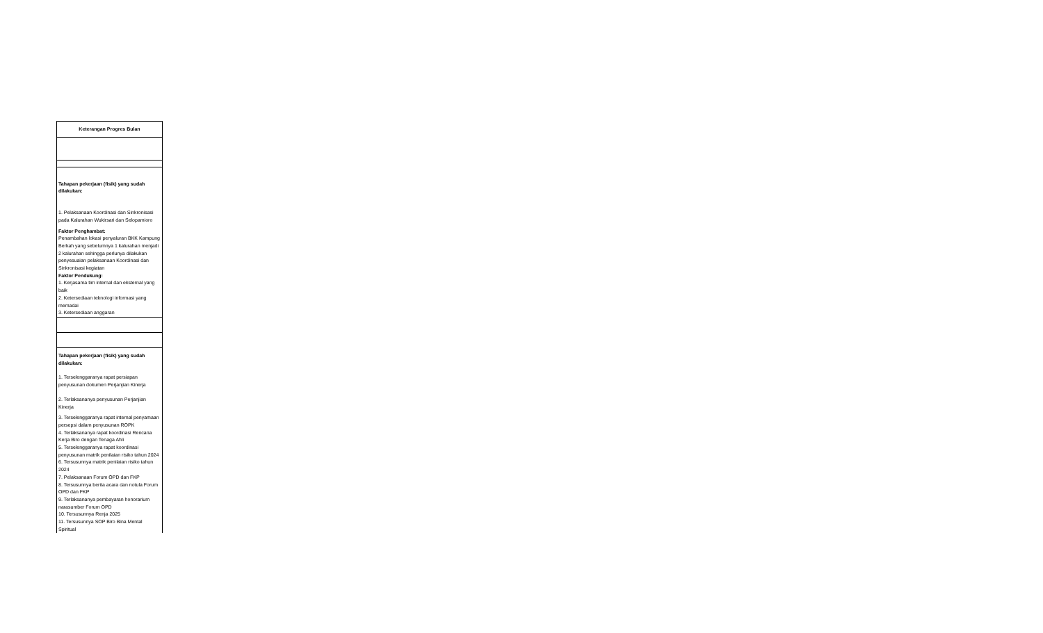| Keterangan Progres Bulan |
| --- |
| Tahapan pekerjaan (fisik) yang sudah dilakukan: 1. Pelaksanaan Koordinasi dan Sinkronisasi pada Kalurahan Wukirsari dan Selopamioro Faktor Penghambat: Penambahan lokasi penyaluran BKK Kampung Berkah yang sebelumnya 1 kalurahan menjadi 2 kalurahan sehingga perlunya dilakukan penyesuaian pelaksanaan Koordinasi dan Sinkronisasi kegiatan Faktor Pendukung: 1. Kerjasama tim internal dan eksternal yang baik 2. Ketersediaan teknologi informasi yang memadai 3. Ketersediaan anggaran |
| Tahapan pekerjaan (fisik) yang sudah dilakukan: 1. Terselenggaranya rapat persiapan penyusunan dokumen Perjanjian Kinerja 2. Terlaksananya penyusunan Perjanjian Kinerja 3. Terselenggaranya rapat internal penyamaan persepsi dalam penyusunan ROPK 4. Terlaksananya rapat koordinasi Rencana Kerja Biro dengan Tenaga Ahli 5. Terselenggaranya rapat koordinasi penyusunan matrik penilaian risiko tahun 2024 6. Tersusunnya matrik penilaian risiko tahun 2024 7. Pelaksanaan Forum OPD dan FKP 8. Tersusunnya berita acara dan notula Forum OPD dan FKP 9. Terlaksananya pembayaran honorarium narasumber Forum OPD 10. Tersusunnya Renja 2025 11. Tersusunnya SOP Biro Bina Mental Spiritual |